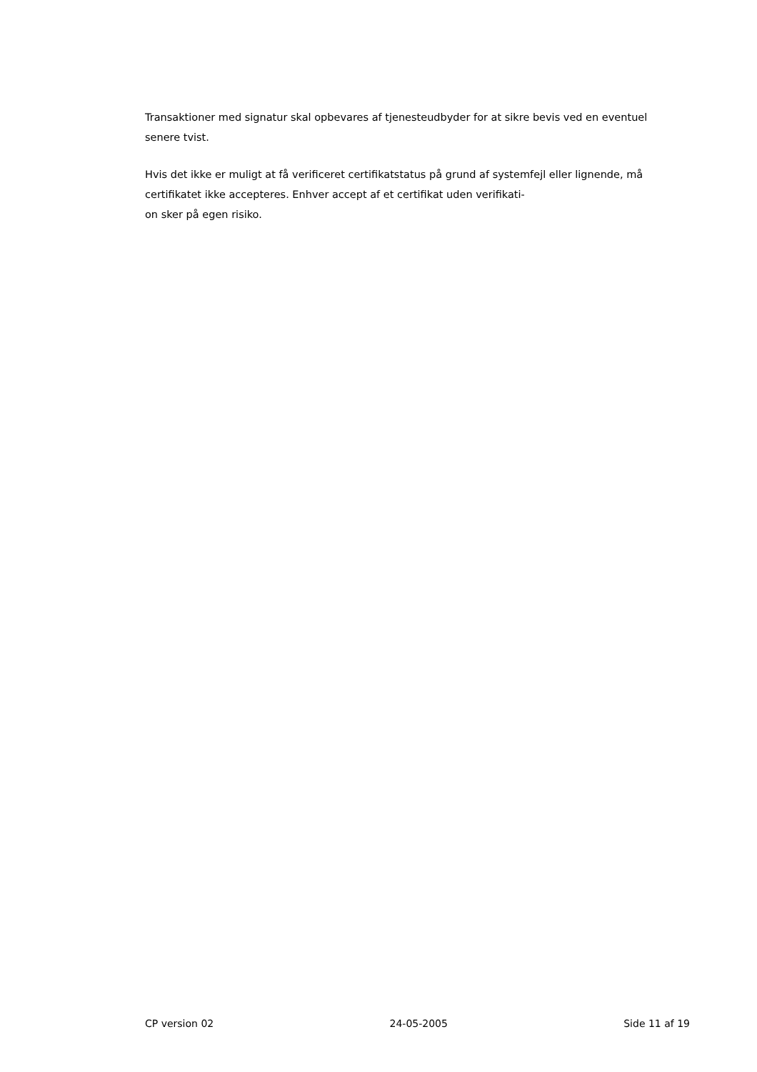Transaktioner med signatur skal opbevares af tjenesteudbyder for at sikre bevis ved en eventuel senere tvist.
Hvis det ikke er muligt at få verificeret certifikatstatus på grund af systemfejl eller lignende, må certifikatet ikke accepteres. Enhver accept af et certifikat uden verifikati-
on sker på egen risiko.
CP version 02 24-05-2005 Side 11 af 19